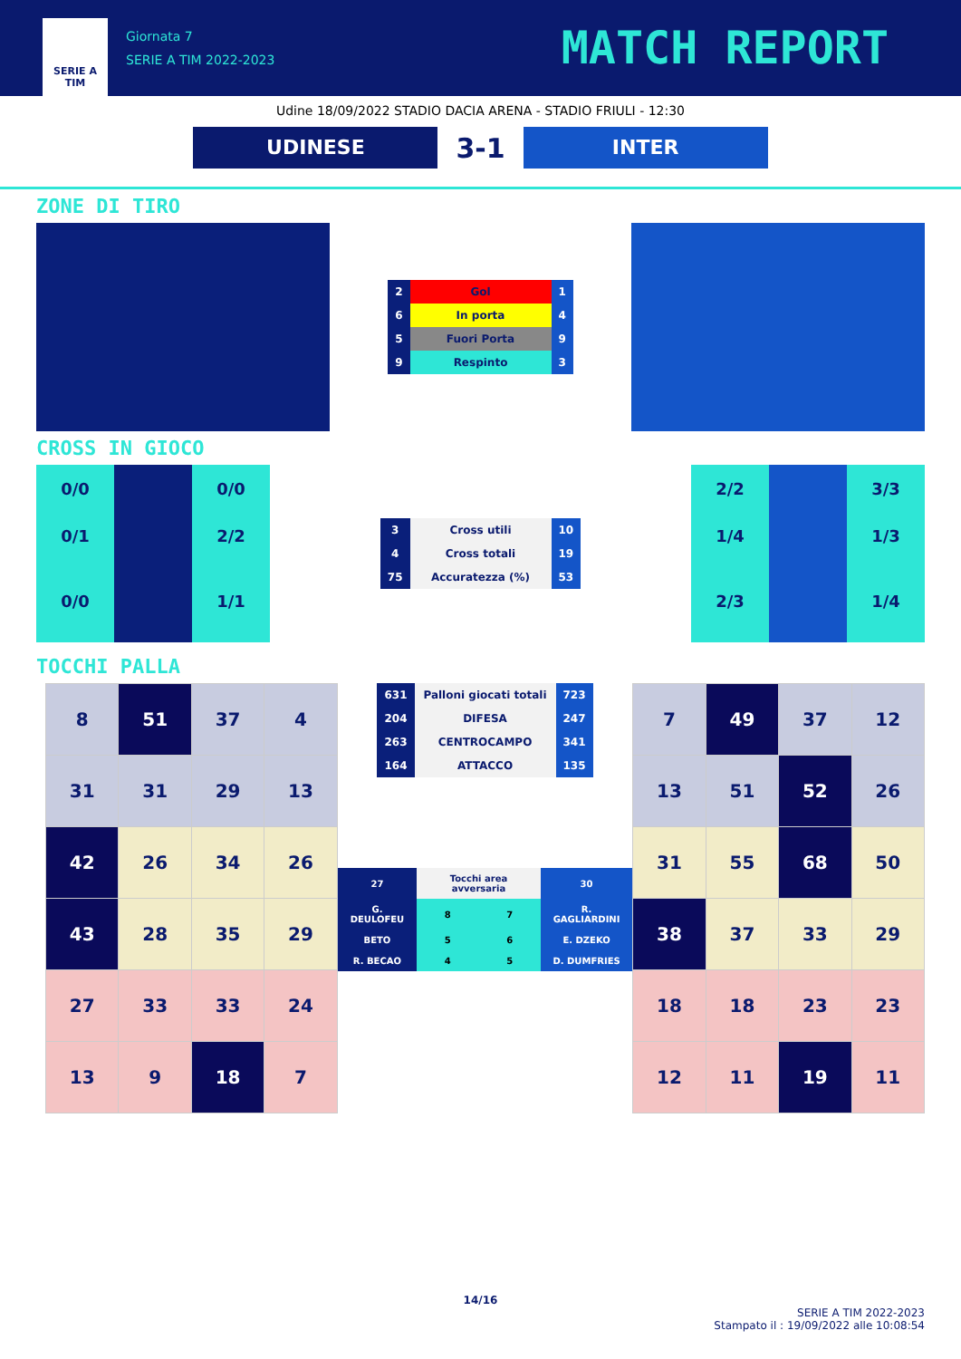SERIE A
TIM
Giornata 7
SERIE A TIM 2022-2023
MATCH REPORT
Udine 18/09/2022 STADIO DACIA ARENA - STADIO FRIULI - 12:30
UDINESE
3-1
INTER
ZONE DI TIRO
| 2 | Gol | 1 |
| 6 | In porta | 4 |
| 5 | Fuori Porta | 9 |
| 9 | Respinto | 3 |
CROSS IN GIOCO
| 0/0 | | 0/0 |
| 0/1 | | 2/2 |
| 0/0 | | 1/1 |
| 3 | Cross utili | 10 |
| 4 | Cross totali | 19 |
| 75 | Accuratezza (%) | 53 |
| 2/2 | | 3/3 |
| 1/4 | | 1/3 |
| 2/3 | | 1/4 |
TOCCHI PALLA
| 8 | 51 | 37 | 4 |
| 31 | 31 | 29 | 13 |
| 42 | 26 | 34 | 26 |
| 43 | 28 | 35 | 29 |
| 27 | 33 | 33 | 24 |
| 13 | 9 | 18 | 7 |
| 631 | Palloni giocati totali | 723 |
| 204 | DIFESA | 247 |
| 263 | CENTROCAMPO | 341 |
| 164 | ATTACCO | 135 |
| 27 | Tocchi area avversaria | | 30 |
| G. DEULOFEU | 8 | 7 | R. GAGLIARDINI |
| BETO | 5 | 6 | E. DZEKO |
| R. BECAO | 4 | 5 | D. DUMFRIES |
| 7 | 49 | 37 | 12 |
| 13 | 51 | 52 | 26 |
| 31 | 55 | 68 | 50 |
| 38 | 37 | 33 | 29 |
| 18 | 18 | 23 | 23 |
| 12 | 11 | 19 | 11 |
14/16
SERIE A TIM 2022-2023
Stampato il : 19/09/2022 alle 10:08:54